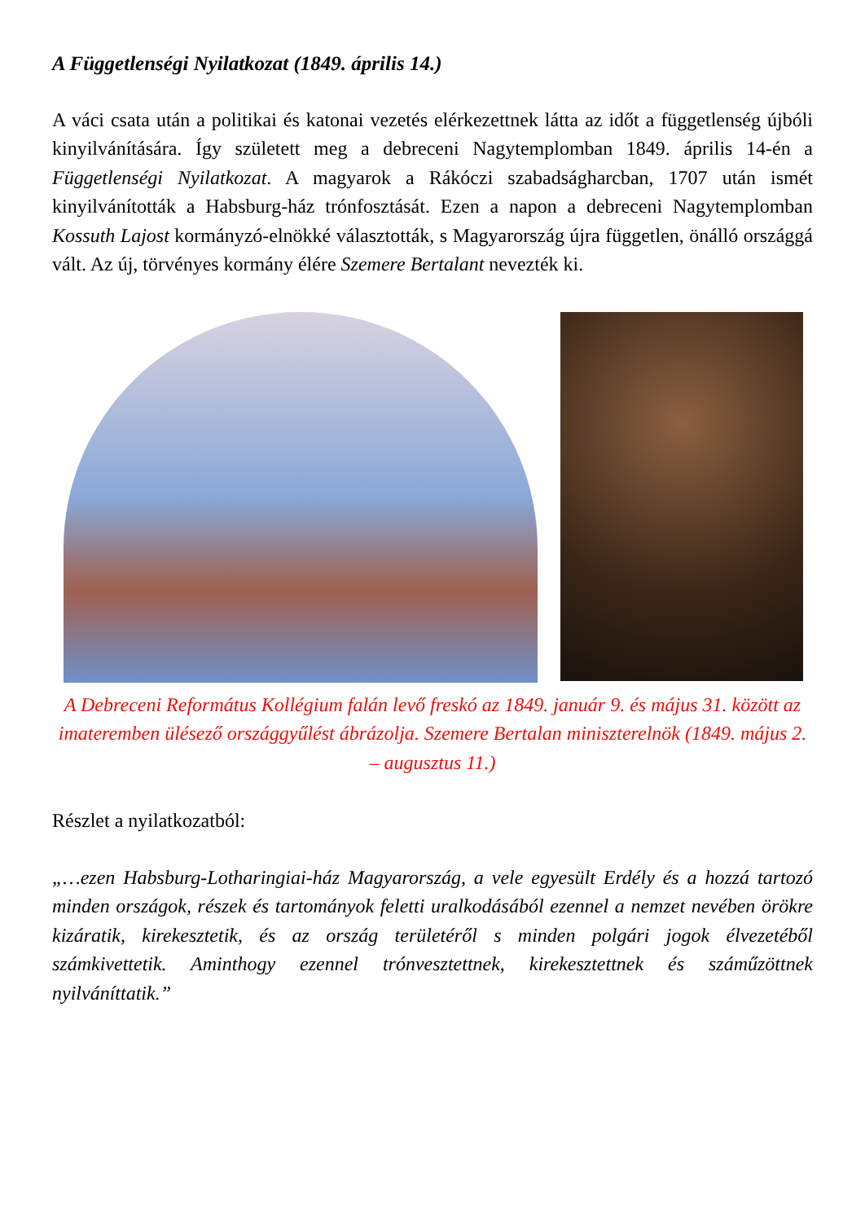A Függetlenségi Nyilatkozat (1849. április 14.)
A váci csata után a politikai és katonai vezetés elérkezettnek látta az időt a függetlenség újbóli kinyilvánítására. Így született meg a debreceni Nagytemplomban 1849. április 14-én a Függetlenségi Nyilatkozat. A magyarok a Rákóczi szabadságharcban, 1707 után ismét kinyilvánították a Habsburg-ház trónfosztását. Ezen a napon a debreceni Nagytemplomban Kossuth Lajost kormányzó-elnökké választották, s Magyarország újra független, önálló országgá vált. Az új, törvényes kormány élére Szemere Bertalant nevezték ki.
A Debreceni Református Kollégium falán levő freskó az 1849. január 9. és május 31. között az imateremben ülésező országgyűlést ábrázolja. Szemere Bertalan miniszterelnök (1849. május 2. – augusztus 11.)
Részlet a nyilatkozatból:
„…ezen Habsburg-Lotharingiai-ház Magyarország, a vele egyesült Erdély és a hozzá tartozó minden országok, részek és tartományok feletti uralkodásából ezennel a nemzet nevében örökre kizáratik, kirekesztetik, és az ország területéről s minden polgári jogok élvezetéből számkivettetik. Aminthogy ezennel trónvesztettnek, kirekesztettnek és száműzöttnek nyilváníttatik.”